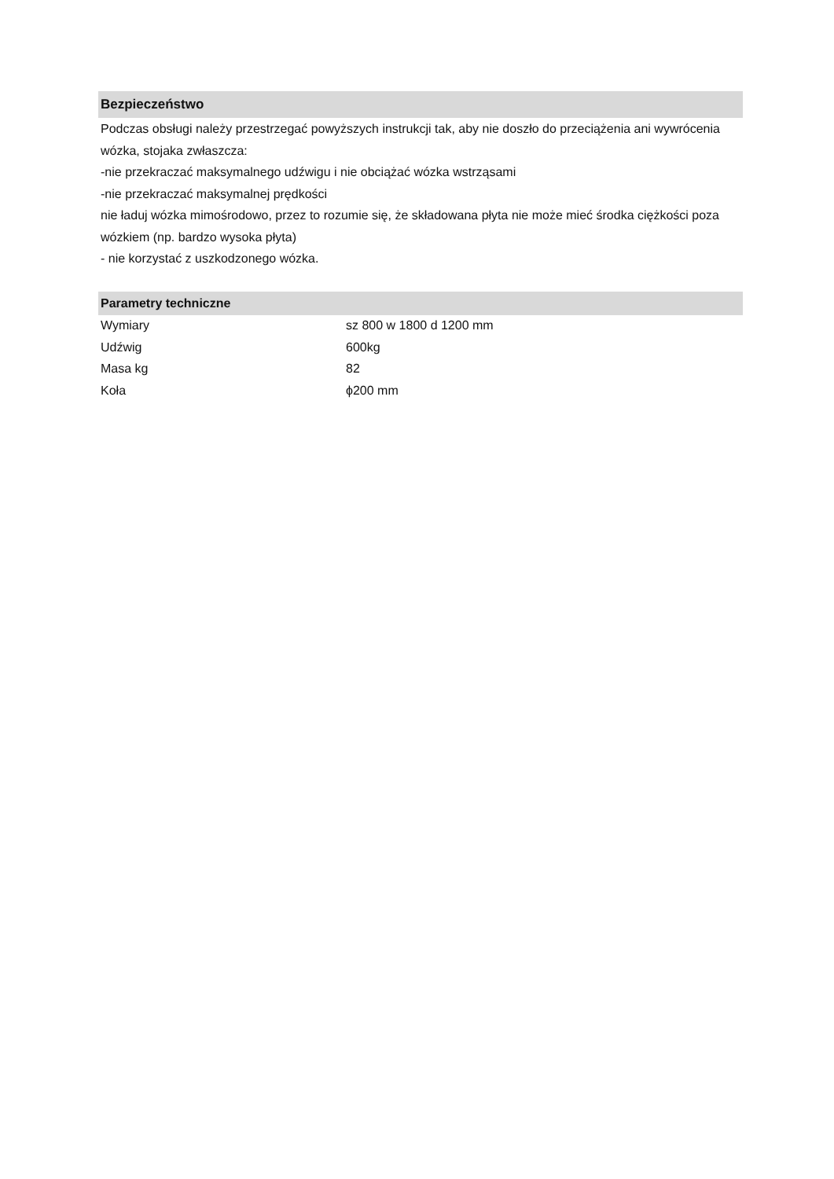Bezpieczeństwo
Podczas obsługi należy przestrzegać powyższych instrukcji tak, aby nie doszło do przeciążenia ani wywrócenia wózka, stojaka zwłaszcza:
-nie przekraczać maksymalnego udźwigu i nie obciążać wózka wstrząsami
-nie przekraczać maksymalnej prędkości
nie ładuj wózka mimośrodowo, przez to rozumie się, że składowana płyta nie może mieć środka ciężkości poza wózkiem (np. bardzo wysoka płyta)
- nie korzystać z uszkodzonego wózka.
Parametry techniczne
| Wymiary | sz 800 w 1800 d 1200 mm |
| Udźwig | 600kg |
| Masa kg | 82 |
| Koła | ϕ200 mm |